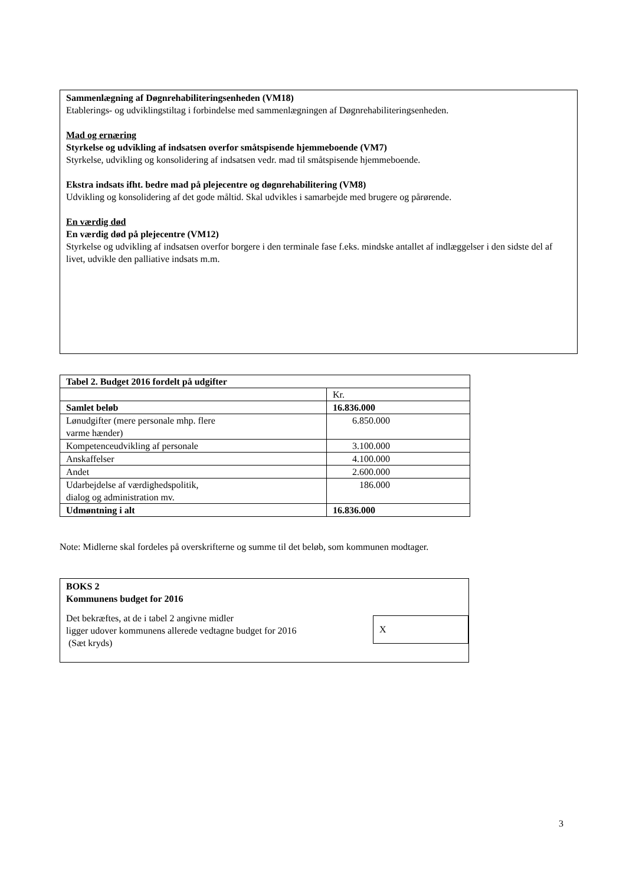Sammenlægning af Døgnrehabiliteringsenheden (VM18)
Etablerings- og udviklingstiltag i forbindelse med sammenlægningen af Døgnrehabiliteringsenheden.
Mad og ernæring
Styrkelse og udvikling af indsatsen overfor småtspisende hjemmeboende (VM7)
Styrkelse, udvikling og konsolidering af indsatsen vedr. mad til småtspisende hjemmeboende.
Ekstra indsats ifht. bedre mad på plejecentre og døgnrehabilitering (VM8)
Udvikling og konsolidering af det gode måltid. Skal udvikles i samarbejde med brugere og pårørende.
En værdig død
En værdig død på plejecentre (VM12)
Styrkelse og udvikling af indsatsen overfor borgere i den terminale fase f.eks. mindske antallet af indlæggelser i den sidste del af livet, udvikle den palliative indsats m.m.
| Tabel 2. Budget 2016 fordelt på udgifter | |
| | Kr. |
| Samlet beløb | 16.836.000 |
| Lønudgifter (mere personale mhp. flere varme hænder) | 6.850.000 |
| Kompetenceudvikling af personale | 3.100.000 |
| Anskaffelser | 4.100.000 |
| Andet | 2.600.000 |
| Udarbejdelse af værdighedspolitik, dialog og administration mv. | 186.000 |
| Udmøntning i alt | 16.836.000 |
Note: Midlerne skal fordeles på overskrifterne og summe til det beløb, som kommunen modtager.
BOKS 2
Kommunens budget for 2016
Det bekræftes, at de i tabel 2 angivne midler
ligger udover kommunens allerede vedtagne budget for 2016
(Sæt kryds)
X
3